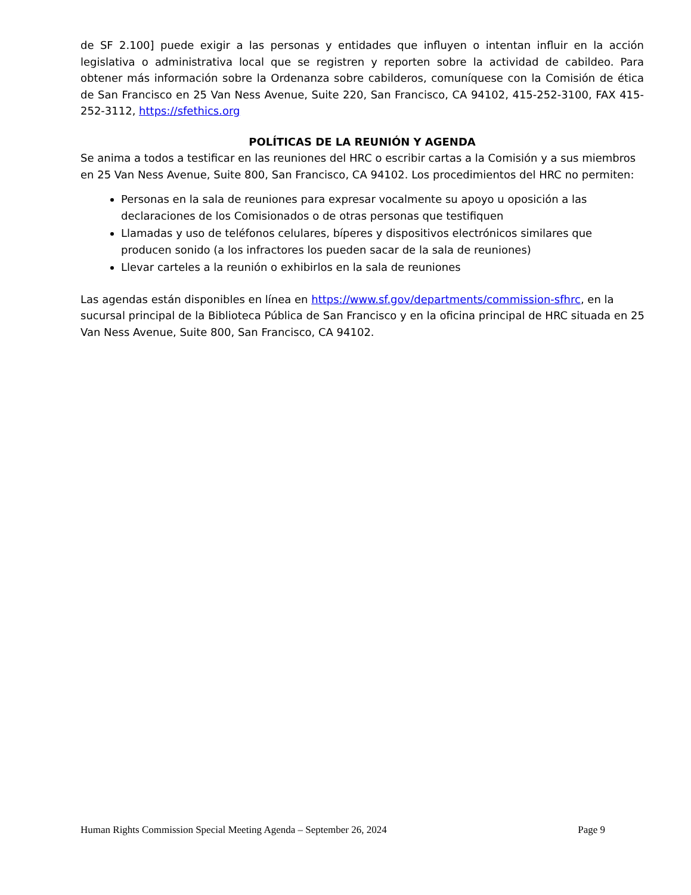de SF 2.100] puede exigir a las personas y entidades que influyen o intentan influir en la acción legislativa o administrativa local que se registren y reporten sobre la actividad de cabildeo. Para obtener más información sobre la Ordenanza sobre cabilderos, comuníquese con la Comisión de ética de San Francisco en 25 Van Ness Avenue, Suite 220, San Francisco, CA 94102, 415-252-3100, FAX 415-252-3112, https://sfethics.org
POLÍTICAS DE LA REUNIÓN Y AGENDA
Se anima a todos a testificar en las reuniones del HRC o escribir cartas a la Comisión y a sus miembros en 25 Van Ness Avenue, Suite 800, San Francisco, CA 94102. Los procedimientos del HRC no permiten:
Personas en la sala de reuniones para expresar vocalmente su apoyo u oposición a las declaraciones de los Comisionados o de otras personas que testifiquen
Llamadas y uso de teléfonos celulares, bíperes y dispositivos electrónicos similares que producen sonido (a los infractores los pueden sacar de la sala de reuniones)
Llevar carteles a la reunión o exhibirlos en la sala de reuniones
Las agendas están disponibles en línea en https://www.sf.gov/departments/commission-sfhrc, en la sucursal principal de la Biblioteca Pública de San Francisco y en la oficina principal de HRC situada en 25 Van Ness Avenue, Suite 800, San Francisco, CA 94102.
Human Rights Commission Special Meeting Agenda – September 26, 2024 Page 9